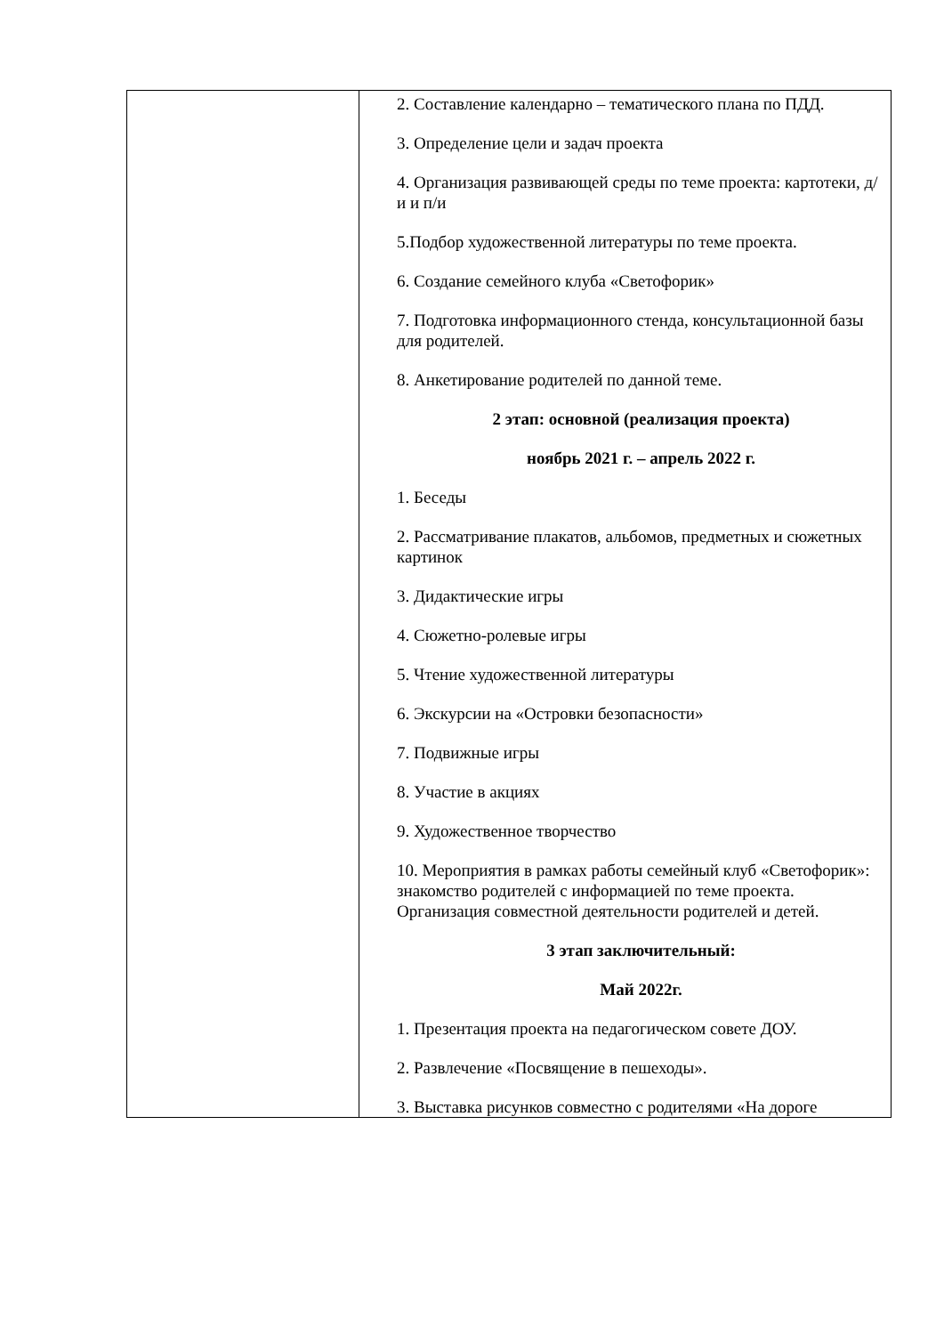| | 2. Составление календарно – тематического плана по ПДД. 3. Определение цели и задач проекта 4. Организация развивающей среды по теме проекта: картотеки, д/и и п/и 5.Подбор художественной литературы по теме проекта. 6. Создание семейного клуба «Светофорик» 7. Подготовка информационного стенда, консультационной базы для родителей. 8. Анкетирование родителей по данной теме. 2 этап: основной (реализация проекта) ноябрь 2021 г. – апрель 2022 г. 1. Беседы 2. Рассматривание плакатов, альбомов, предметных и сюжетных картинок 3. Дидактические игры 4. Сюжетно-ролевые игры 5. Чтение художественной литературы 6. Экскурсии на «Островки безопасности» 7. Подвижные игры 8. Участие в акциях 9. Художественное творчество 10. Мероприятия в рамках работы семейный клуб «Светофорик»: знакомство родителей с информацией по теме проекта. Организация совместной деятельности родителей и детей. 3 этап заключительный: Май 2022г. 1. Презентация проекта на педагогическом совете ДОУ. 2. Развлечение «Посвящение в пешеходы». 3. Выставка рисунков совместно с родителями «На дороге |